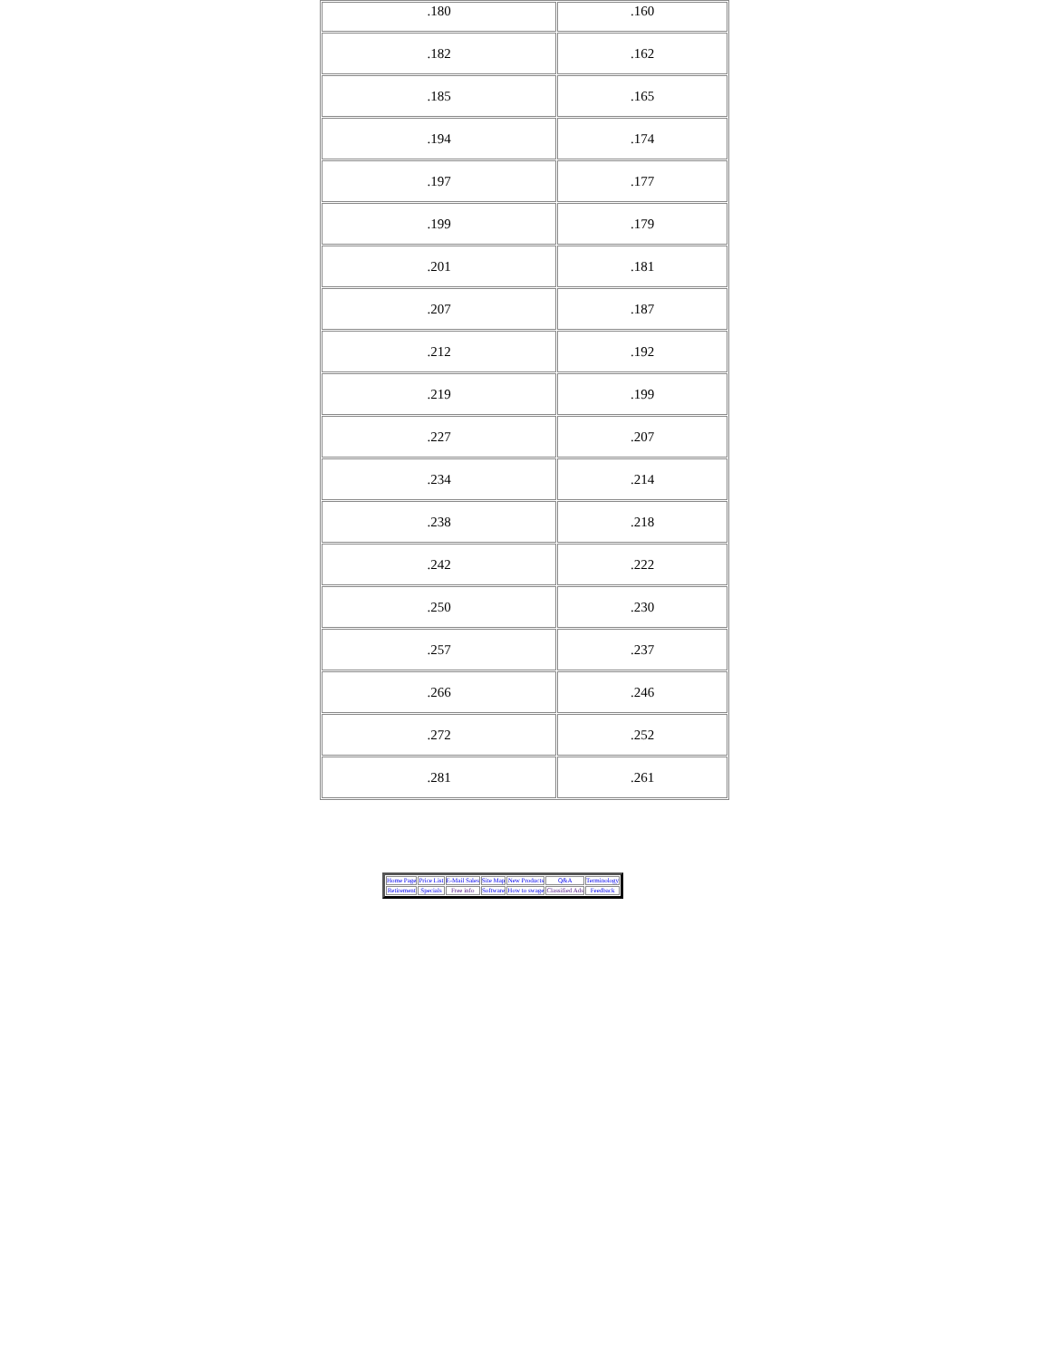| .180 | .160 |
| .182 | .162 |
| .185 | .165 |
| .194 | .174 |
| .197 | .177 |
| .199 | .179 |
| .201 | .181 |
| .207 | .187 |
| .212 | .192 |
| .219 | .199 |
| .227 | .207 |
| .234 | .214 |
| .238 | .218 |
| .242 | .222 |
| .250 | .230 |
| .257 | .237 |
| .266 | .246 |
| .272 | .252 |
| .281 | .261 |
| Home Page | Price List | E-Mail Sales | Site Map | New Products | Q&A | Terminology |
| Retirement | Specials | Free info | Software | How to swage | Classified Ads | Feedback |